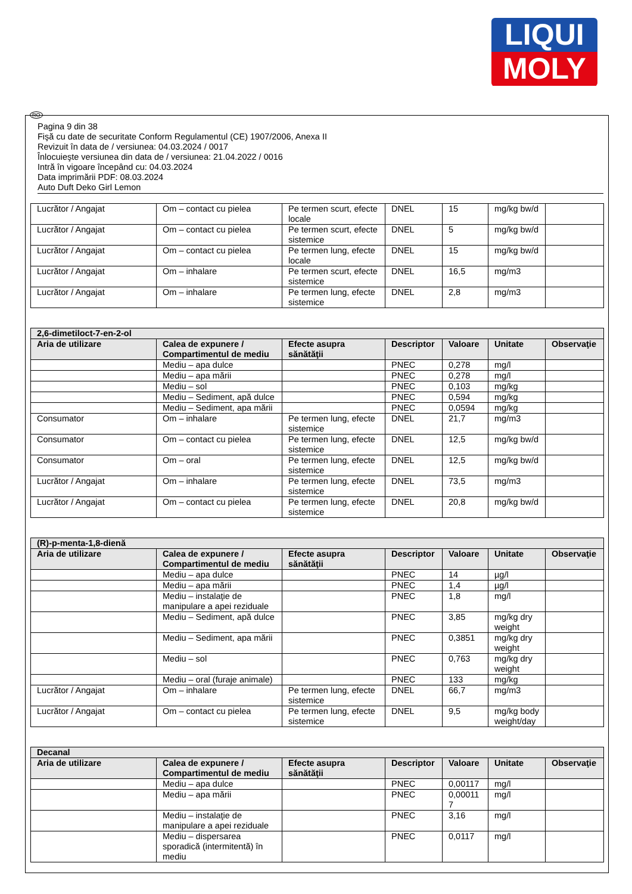LIQUI
MOLY
RO
Pagina 9 din 38
Fişă cu date de securitate Conform Regulamentul (CE) 1907/2006, Anexa II
Revizuit în data de / versiunea: 04.03.2024 / 0017
Înlocuieşte versiunea din data de / versiunea: 21.04.2022 / 0016
Intră în vigoare începând cu: 04.03.2024
Data imprimării PDF: 08.03.2024
Auto Duft Deko Girl Lemon
| Lucrător / Angajat | Om – contact cu pielea | Pe termen scurt, efecte locale | DNEL | 15 | mg/kg bw/d | |
| Lucrător / Angajat | Om – contact cu pielea | Pe termen scurt, efecte sistemice | DNEL | 5 | mg/kg bw/d | |
| Lucrător / Angajat | Om – contact cu pielea | Pe termen lung, efecte locale | DNEL | 15 | mg/kg bw/d | |
| Lucrător / Angajat | Om – inhalare | Pe termen scurt, efecte sistemice | DNEL | 16,5 | mg/m3 | |
| Lucrător / Angajat | Om – inhalare | Pe termen lung, efecte sistemice | DNEL | 2,8 | mg/m3 | |
| 2,6-dimetiloct-7-en-2-ol | | | | | | |
| --- | --- | --- | --- | --- | --- | --- |
| Aria de utilizare | Calea de expunere / Compartimentul de mediu | Efecte asupra sănătăţii | Descriptor | Valoare | Unitate | Observaţie |
| | Mediu – apa dulce | | PNEC | 0,278 | mg/l | |
| | Mediu – apa mării | | PNEC | 0,278 | mg/l | |
| | Mediu – sol | | PNEC | 0,103 | mg/kg | |
| | Mediu – Sediment, apă dulce | | PNEC | 0,594 | mg/kg | |
| | Mediu – Sediment, apa mării | | PNEC | 0,0594 | mg/kg | |
| Consumator | Om – inhalare | Pe termen lung, efecte sistemice | DNEL | 21,7 | mg/m3 | |
| Consumator | Om – contact cu pielea | Pe termen lung, efecte sistemice | DNEL | 12,5 | mg/kg bw/d | |
| Consumator | Om – oral | Pe termen lung, efecte sistemice | DNEL | 12,5 | mg/kg bw/d | |
| Lucrător / Angajat | Om – inhalare | Pe termen lung, efecte sistemice | DNEL | 73,5 | mg/m3 | |
| Lucrător / Angajat | Om – contact cu pielea | Pe termen lung, efecte sistemice | DNEL | 20,8 | mg/kg bw/d | |
| (R)-p-menta-1,8-dienă | | | | | | |
| --- | --- | --- | --- | --- | --- | --- |
| Aria de utilizare | Calea de expunere / Compartimentul de mediu | Efecte asupra sănătăţii | Descriptor | Valoare | Unitate | Observaţie |
| | Mediu – apa dulce | | PNEC | 14 | µg/l | |
| | Mediu – apa mării | | PNEC | 1,4 | µg/l | |
| | Mediu – instalaţie de manipulare a apei reziduale | | PNEC | 1,8 | mg/l | |
| | Mediu – Sediment, apă dulce | | PNEC | 3,85 | mg/kg dry weight | |
| | Mediu – Sediment, apa mării | | PNEC | 0,3851 | mg/kg dry weight | |
| | Mediu – sol | | PNEC | 0,763 | mg/kg dry weight | |
| | Mediu – oral (furaje animale) | | PNEC | 133 | mg/kg | |
| Lucrător / Angajat | Om – inhalare | Pe termen lung, efecte sistemice | DNEL | 66,7 | mg/m3 | |
| Lucrător / Angajat | Om – contact cu pielea | Pe termen lung, efecte sistemice | DNEL | 9,5 | mg/kg body weight/day | |
| Decanal | | | | | | |
| --- | --- | --- | --- | --- | --- | --- |
| Aria de utilizare | Calea de expunere / Compartimentul de mediu | Efecte asupra sănătăţii | Descriptor | Valoare | Unitate | Observaţie |
| | Mediu – apa dulce | | PNEC | 0,00117 | mg/l | |
| | Mediu – apa mării | | PNEC | 0,00011 7 | mg/l | |
| | Mediu – instalaţie de manipulare a apei reziduale | | PNEC | 3,16 | mg/l | |
| | Mediu – dispersarea sporadică (intermitentă) în mediu | | PNEC | 0,0117 | mg/l | |